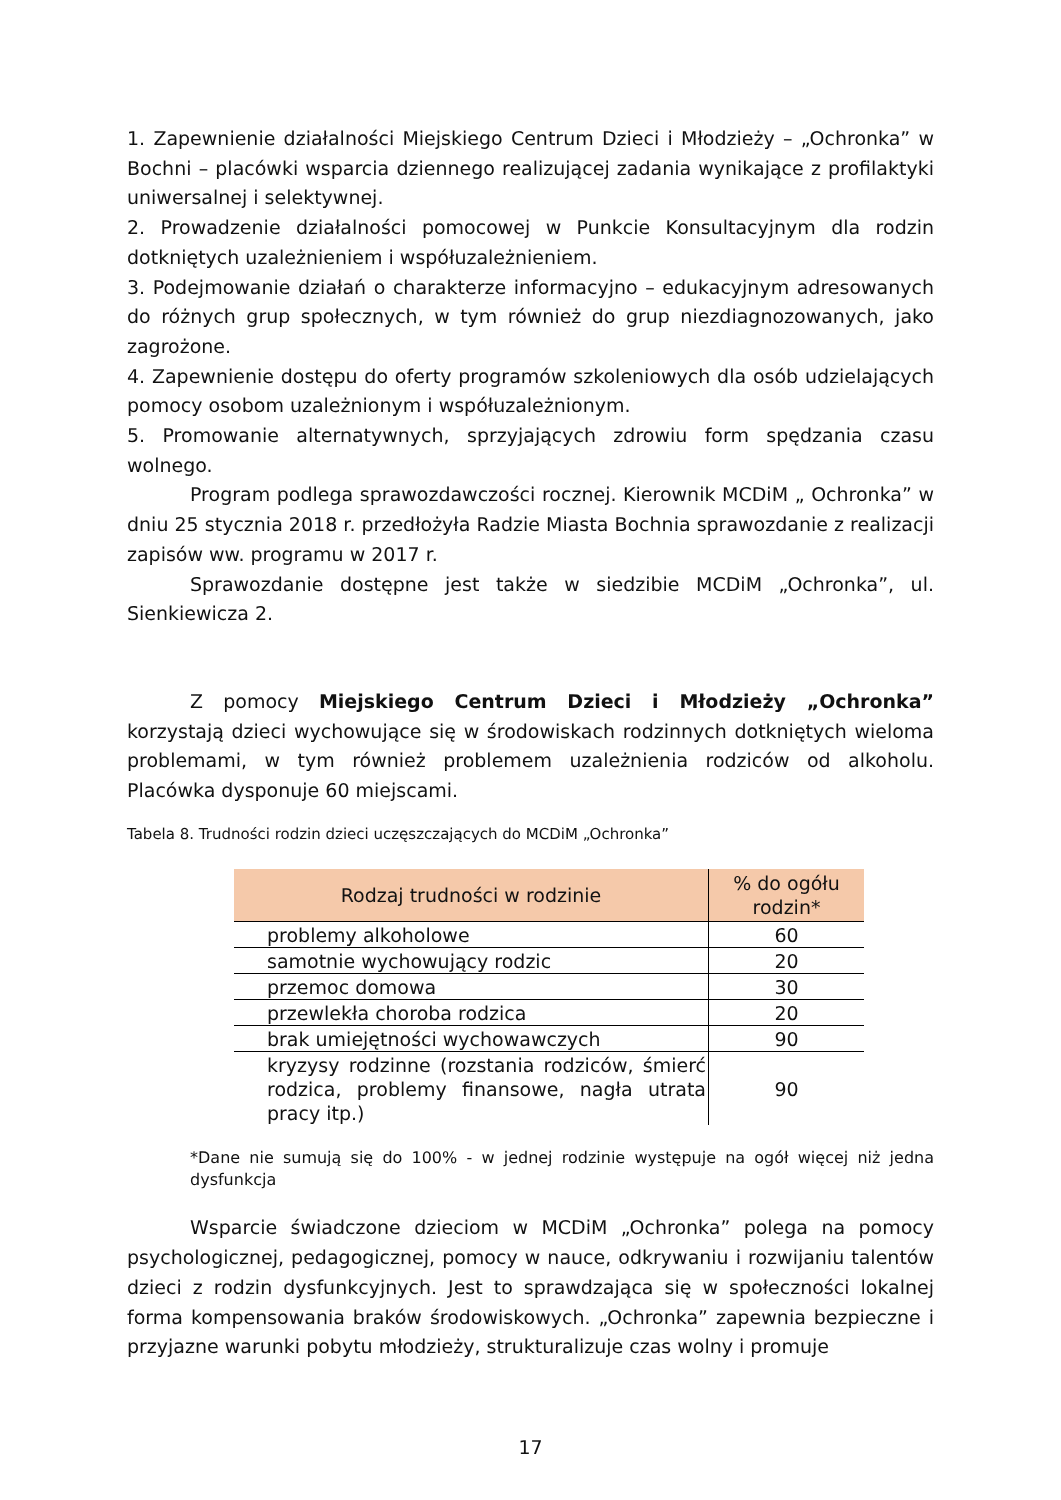1. Zapewnienie działalności Miejskiego Centrum Dzieci i Młodzieży – „Ochronka” w Bochni – placówki wsparcia dziennego realizującej zadania wynikające z profilaktyki uniwersalnej i selektywnej.
2. Prowadzenie działalności pomocowej w Punkcie Konsultacyjnym dla rodzin dotkniętych uzależnieniem i współuzależnieniem.
3. Podejmowanie działań o charakterze informacyjno – edukacyjnym adresowanych do różnych grup społecznych, w tym również do grup niezdiagnozowanych, jako zagrożone.
4. Zapewnienie dostępu do oferty programów szkoleniowych dla osób udzielających pomocy osobom uzależnionym i współuzależnionym.
5. Promowanie alternatywnych, sprzyjających zdrowiu form spędzania czasu wolnego.
Program podlega sprawozdawczości rocznej. Kierownik MCDiM „ Ochronka” w dniu 25 stycznia 2018 r. przedłożyła Radzie Miasta Bochnia sprawozdanie z realizacji zapisów ww. programu w 2017 r.
Sprawozdanie dostępne jest także w siedzibie MCDiM „Ochronka”, ul. Sienkiewicza 2.
Z pomocy Miejskiego Centrum Dzieci i Młodzieży „Ochronka” korzystają dzieci wychowujące się w środowiskach rodzinnych dotkniętych wieloma problemami, w tym również problemem uzależnienia rodziców od alkoholu. Placówka dysponuje 60 miejscami.
Tabela 8. Trudności rodzin dzieci uczęszczających do MCDiM „Ochronka”
| Rodzaj trudności w rodzinie | % do ogółu rodzin* |
| --- | --- |
| problemy alkoholowe | 60 |
| samotnie wychowujący rodzic | 20 |
| przemoc domowa | 30 |
| przewlekła choroba rodzica | 20 |
| brak umiejętności wychowawczych | 90 |
| kryzysy rodzinne (rozstania rodziców, śmierć rodzica, problemy finansowe, nagła utrata pracy itp.) | 90 |
*Dane nie sumują się do 100% - w jednej rodzinie występuje na ogół więcej niż jedna dysfunkcja
Wsparcie świadczone dzieciom w MCDiM „Ochronka” polega na pomocy psychologicznej, pedagogicznej, pomocy w nauce, odkrywaniu i rozwijaniu talentów dzieci z rodzin dysfunkcyjnych. Jest to sprawdzająca się w społeczności lokalnej forma kompensowania braków środowiskowych. „Ochronka” zapewnia bezpieczne i przyjazne warunki pobytu młodzieży, strukturalizuje czas wolny i promuje
17